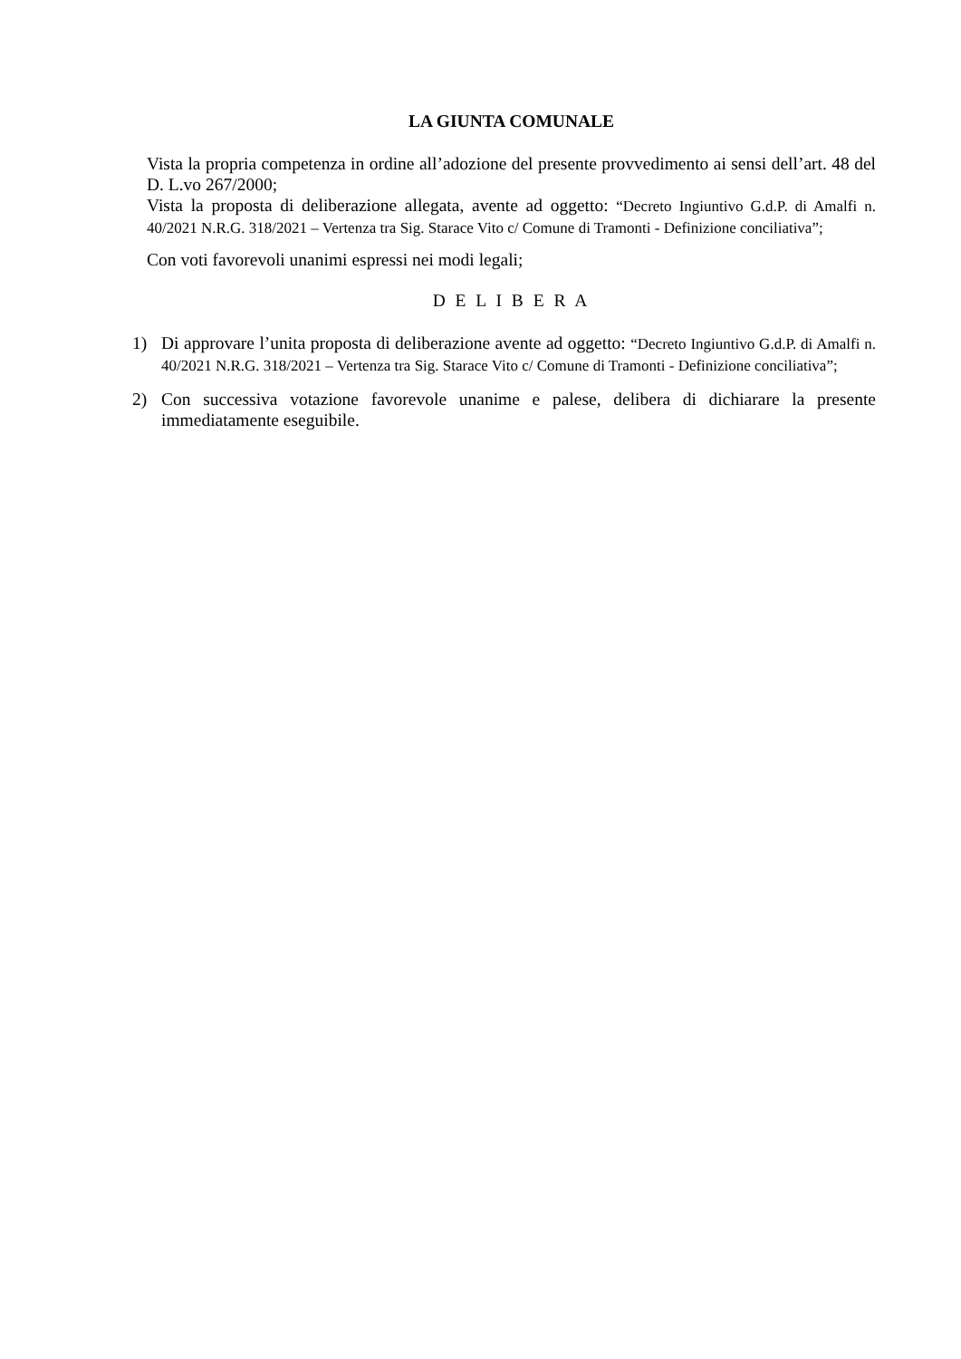LA GIUNTA COMUNALE
Vista la propria competenza in ordine all’adozione del presente provvedimento ai sensi dell’art. 48 del D. L.vo 267/2000;
Vista la proposta di deliberazione allegata, avente ad oggetto: “Decreto Ingiuntivo G.d.P. di Amalfi n. 40/2021 N.R.G. 318/2021 – Vertenza tra Sig. Starace Vito c/ Comune di Tramonti - Definizione conciliativa”;
Con voti favorevoli unanimi espressi nei modi legali;
D E L I B E R A
1) Di approvare l’unita proposta di deliberazione avente ad oggetto: “Decreto Ingiuntivo G.d.P. di Amalfi n. 40/2021 N.R.G. 318/2021 – Vertenza tra Sig. Starace Vito c/ Comune di Tramonti - Definizione conciliativa”;
2) Con successiva votazione favorevole unanime e palese, delibera di dichiarare la presente immediatamente eseguibile.